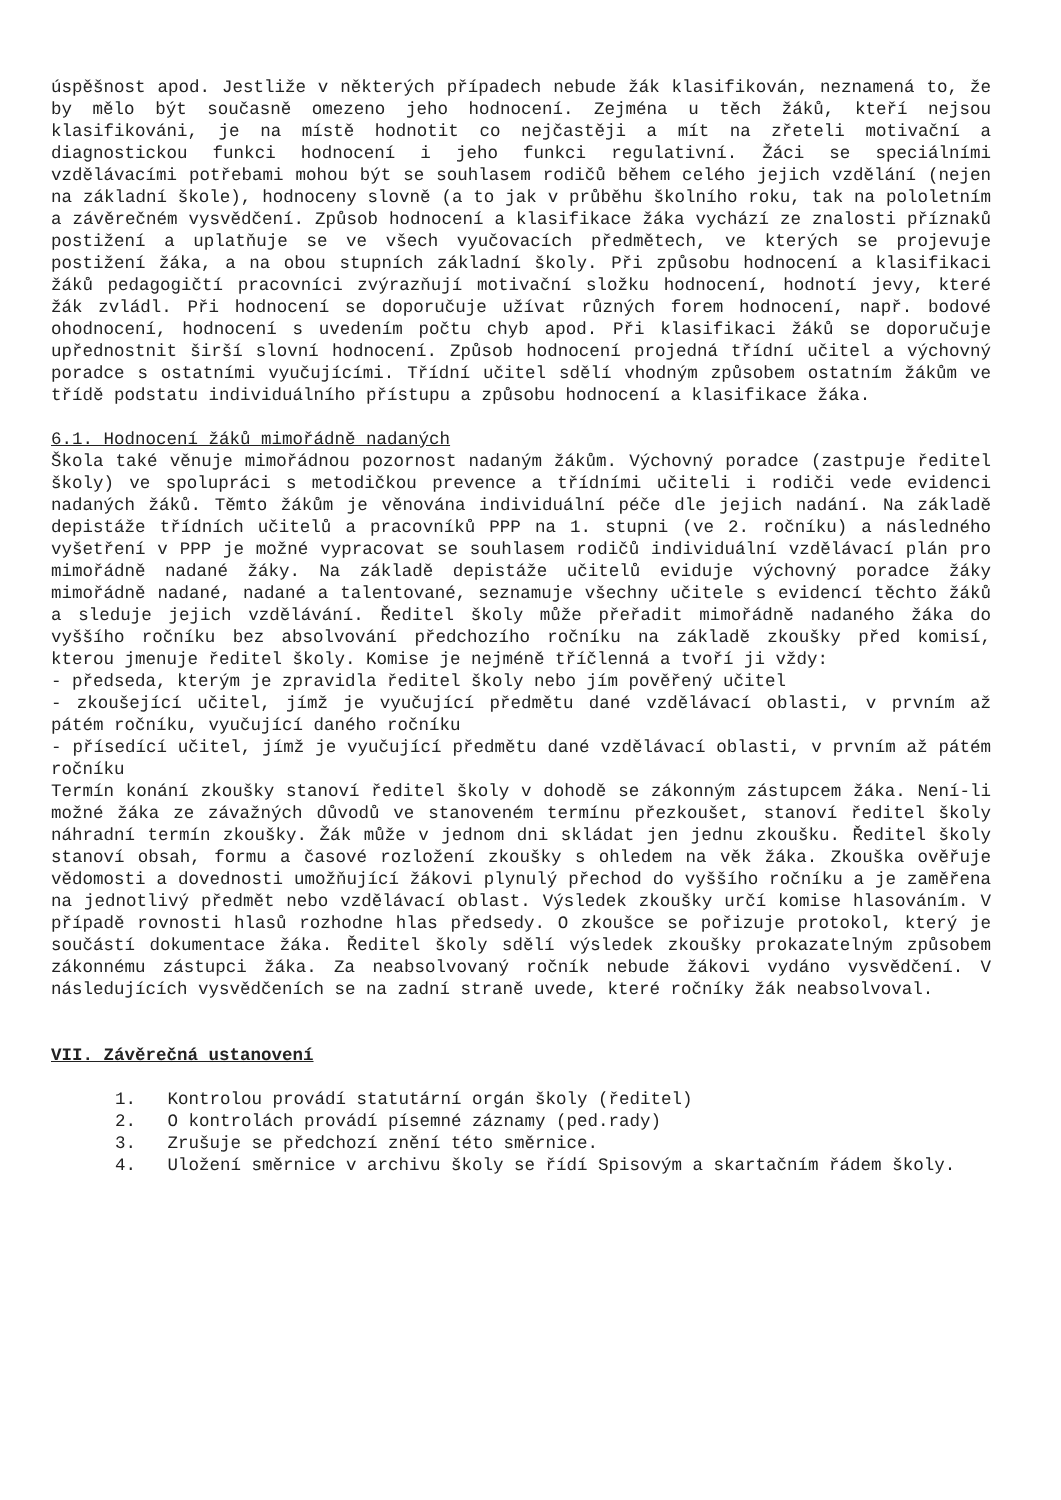úspěšnost apod. Jestliže v některých případech nebude žák klasifikován, neznamená to, že by mělo být současně omezeno jeho hodnocení. Zejména u těch žáků, kteří nejsou klasifikováni, je na místě hodnotit co nejčastěji a mít na zřeteli motivační a diagnostickou funkci hodnocení i jeho funkci regulativní. Žáci se speciálními vzdělávacími potřebami mohou být se souhlasem rodičů během celého jejich vzdělání (nejen na základní škole), hodnoceny slovně (a to jak v průběhu školního roku, tak na pololetním a závěrečném vysvědčení. Způsob hodnocení a klasifikace žáka vychází ze znalosti příznaků postižení a uplatňuje se ve všech vyučovacích předmětech, ve kterých se projevuje postižení žáka, a na obou stupních základní školy. Při způsobu hodnocení a klasifikaci žáků pedagogičtí pracovníci zvýrazňují motivační složku hodnocení, hodnotí jevy, které žák zvládl. Při hodnocení se doporučuje užívat různých forem hodnocení, např. bodové ohodnocení, hodnocení s uvedením počtu chyb apod. Při klasifikaci žáků se doporučuje upřednostnit širší slovní hodnocení. Způsob hodnocení projedná třídní učitel a výchovný poradce s ostatními vyučujícími. Třídní učitel sdělí vhodným způsobem ostatním žákům ve třídě podstatu individuálního přístupu a způsobu hodnocení a klasifikace žáka.
6.1. Hodnocení žáků mimořádně nadaných
Škola také věnuje mimořádnou pozornost nadaným žákům. Výchovný poradce (zastpuje ředitel školy) ve spolupráci s metodičkou prevence a třídními učiteli i rodiči vede evidenci nadaných žáků. Těmto žákům je věnována individuální péče dle jejich nadání. Na základě depistáže třídních učitelů a pracovníků PPP na 1. stupni (ve 2. ročníku) a následného vyšetření v PPP je možné vypracovat se souhlasem rodičů individuální vzdělávací plán pro mimořádně nadané žáky. Na základě depistáže učitelů eviduje výchovný poradce žáky mimořádně nadané, nadané a talentované, seznamuje všechny učitele s evidencí těchto žáků a sleduje jejich vzdělávání. Ředitel školy může přeřadit mimořádně nadaného žáka do vyššího ročníku bez absolvování předchozího ročníku na základě zkoušky před komisí, kterou jmenuje ředitel školy. Komise je nejméně tříčlenná a tvoří ji vždy:
- předseda, kterým je zpravidla ředitel školy nebo jím pověřený učitel
- zkoušející učitel, jímž je vyučující předmětu dané vzdělávací oblasti, v prvním až pátém ročníku, vyučující daného ročníku
- přísedící učitel, jímž je vyučující předmětu dané vzdělávací oblasti, v prvním až pátém ročníku
Termín konání zkoušky stanoví ředitel školy v dohodě se zákonným zástupcem žáka. Není-li možné žáka ze závažných důvodů ve stanoveném termínu přezkoušet, stanoví ředitel školy náhradní termín zkoušky. Žák může v jednom dni skládat jen jednu zkoušku. Ředitel školy stanoví obsah, formu a časové rozložení zkoušky s ohledem na věk žáka. Zkouška ověřuje vědomosti a dovednosti umožňující žákovi plynulý přechod do vyššího ročníku a je zaměřena na jednotlivý předmět nebo vzdělávací oblast. Výsledek zkoušky určí komise hlasováním. V případě rovnosti hlasů rozhodne hlas předsedy. O zkoušce se pořizuje protokol, který je součástí dokumentace žáka. Ředitel školy sdělí výsledek zkoušky prokazatelným způsobem zákonnému zástupci žáka. Za neabsolvovaný ročník nebude žákovi vydáno vysvědčení. V následujících vysvědčeních se na zadní straně uvede, které ročníky žák neabsolvoval.
VII. Závěrečná ustanovení
1. Kontrolou provádí statutární orgán školy (ředitel)
2. O kontrolách provádí písemné záznamy (ped.rady)
3. Zrušuje se předchozí znění této směrnice.
4. Uložení směrnice v archivu školy se řídí Spisovým a skartačním řádem školy.